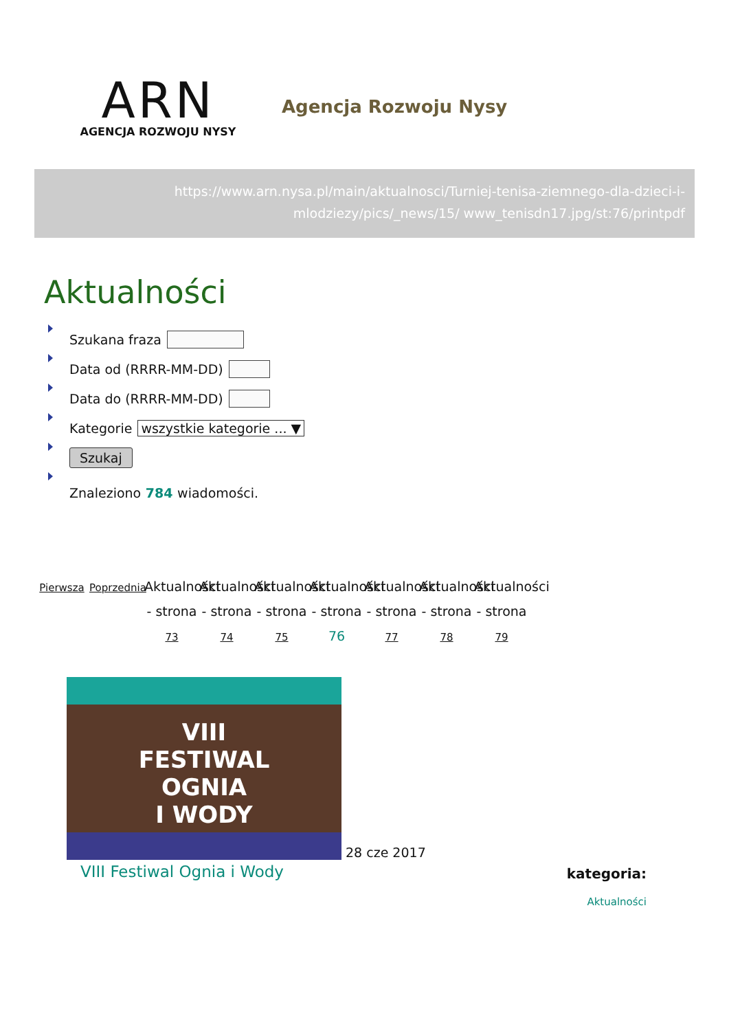ARN
AGENCJA ROZWOJU NYSY
Agencja Rozwoju Nysy
https://www.arn.nysa.pl/main/aktualnosci/Turniej-tenisa-ziemnego-dla-dzieci-i-mlodziezy/pics/_news/15/ www_tenisdn17.jpg/st:76/printpdf
Aktualności
Szukana fraza
Data od (RRRR-MM-DD)
Data do (RRRR-MM-DD)
Kategorie wszystkie kategorie ... ▼
Szukaj
Znaleziono 784 wiadomości.
Pierwsza
Poprzednia
Aktualności - strona 73
Aktualności - strona 74
Aktualności - strona 75
Aktualności - strona 76
Aktualności - strona 77
Aktualności - strona 78
Aktualności - strona 79
VIII
FESTIWAL
OGNIA
I WODY
28 cze 2017
VIII Festiwal Ognia i Wody
kategoria:
Aktualności